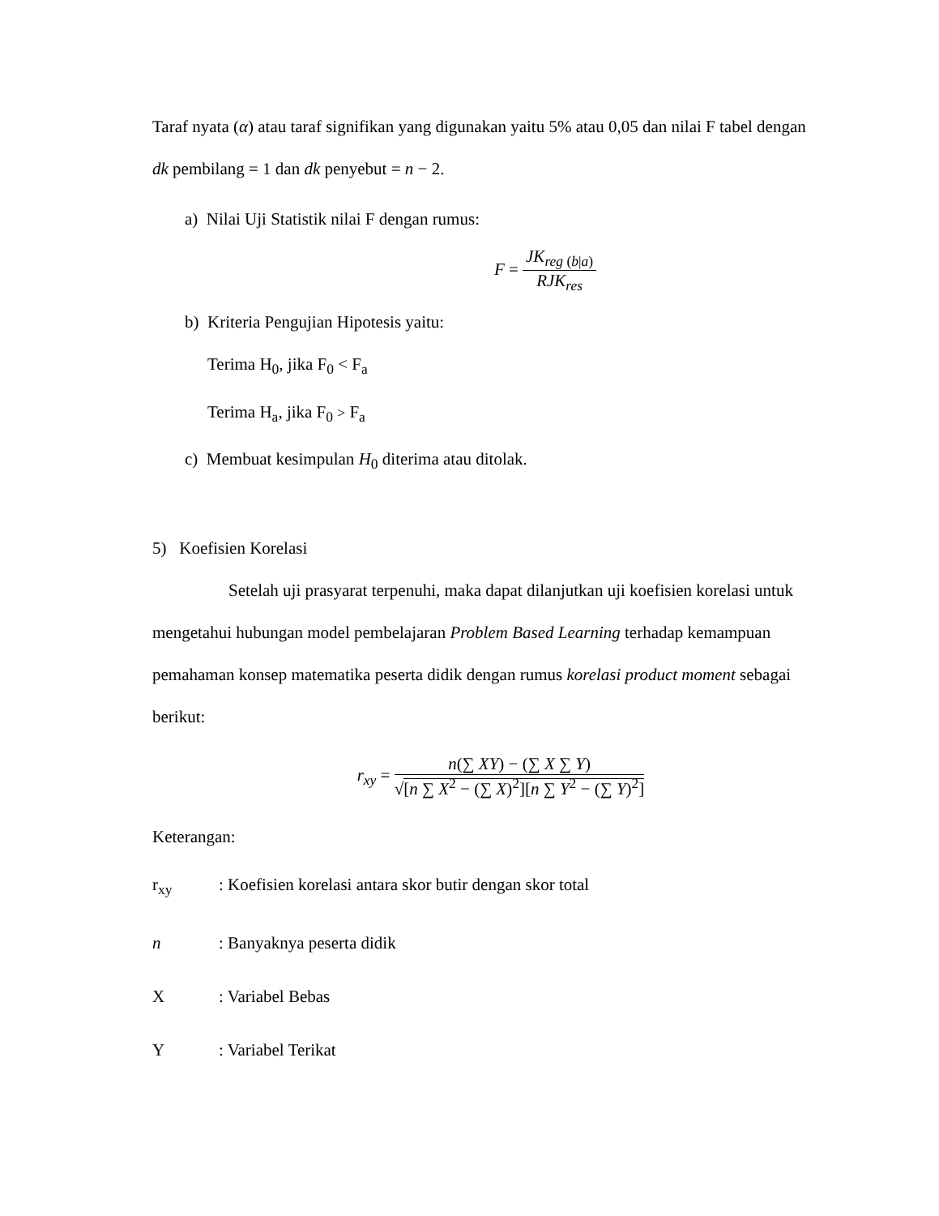Taraf nyata (α) atau taraf signifikan yang digunakan yaitu 5% atau 0,05 dan nilai F tabel dengan dk pembilang = 1 dan dk penyebut = n − 2.
a) Nilai Uji Statistik nilai F dengan rumus:
F = JK<sub>reg (b|a)</sub> RJK<sub>res</sub>
b) Kriteria Pengujian Hipotesis yaitu:
Terima H<sub>0</sub>, jika F<sub>0</sub> < F<sub>a</sub>
Terima H<sub>a</sub>, jika F<sub>0</sub> > F<sub>a</sub>
c) Membuat kesimpulan H<sub>0</sub> diterima atau ditolak.
5) Koefisien Korelasi
Setelah uji prasyarat terpenuhi, maka dapat dilanjutkan uji koefisien korelasi untuk mengetahui hubungan model pembelajaran Problem Based Learning terhadap kemampuan pemahaman konsep matematika peserta didik dengan rumus korelasi product moment sebagai berikut:
r<sub>xy</sub> = n(∑ XY) − (∑ X ∑ Y) √[n ∑ X<sup>2</sup> − (∑ X)<sup>2</sup>][n ∑ Y<sup>2</sup> − (∑ Y)<sup>2</sup>]
Keterangan:
r<sub>xy</sub> : Koefisien korelasi antara skor butir dengan skor total
n : Banyaknya peserta didik
X : Variabel Bebas
Y : Variabel Terikat